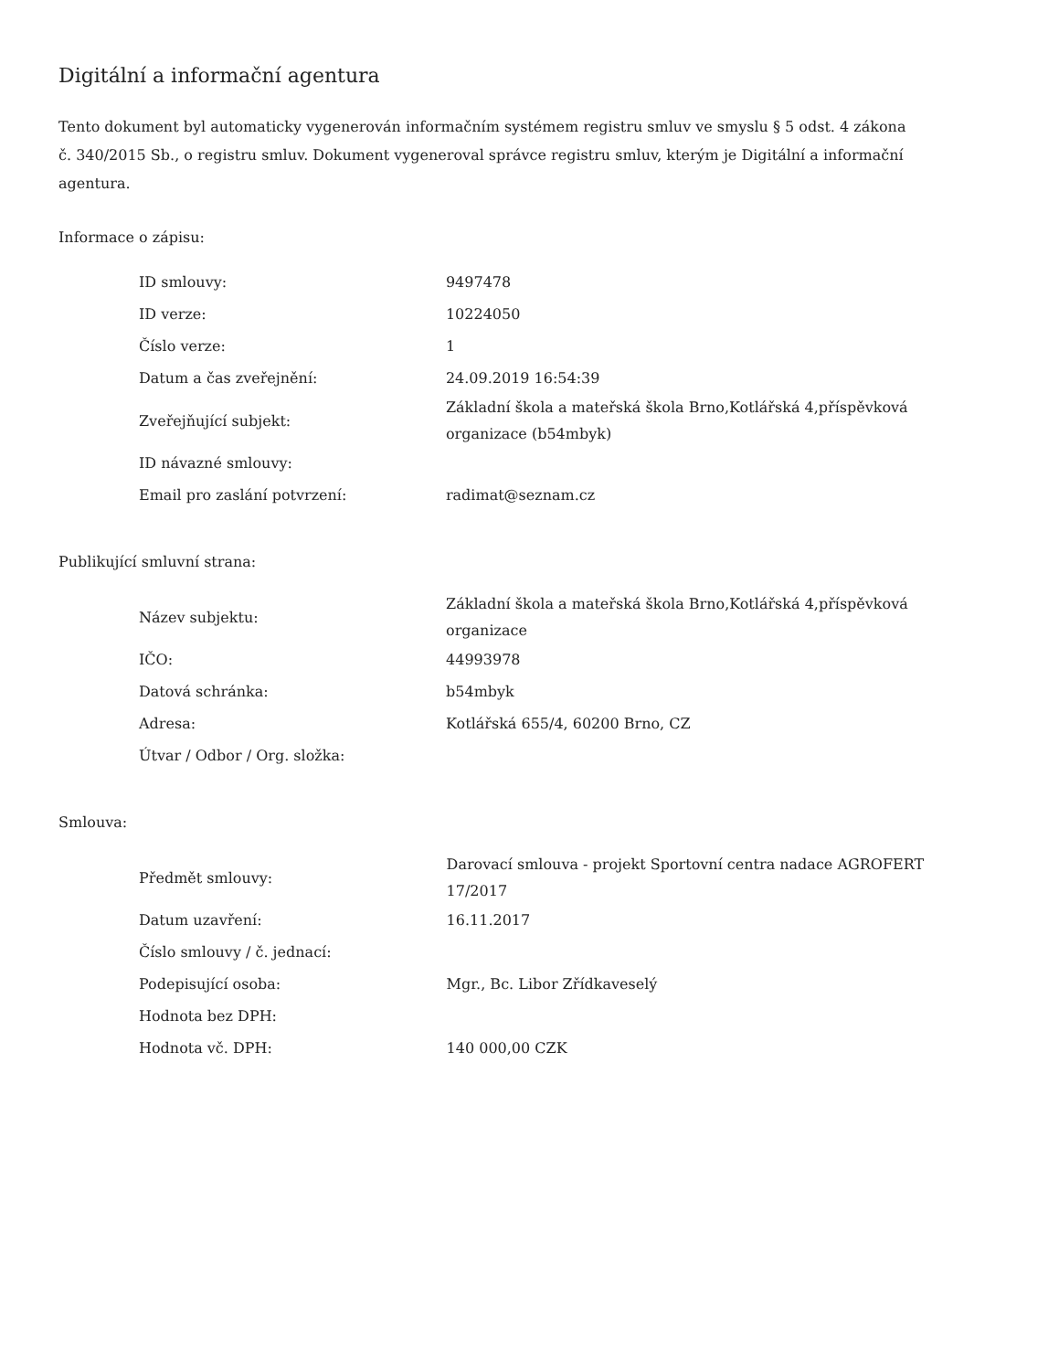Digitální a informační agentura
Tento dokument byl automaticky vygenerován informačním systémem registru smluv ve smyslu § 5 odst. 4 zákona
č. 340/2015 Sb., o registru smluv. Dokument vygeneroval správce registru smluv, kterým je Digitální a informační agentura.
Informace o zápisu:
| ID smlouvy: | 9497478 |
| ID verze: | 10224050 |
| Číslo verze: | 1 |
| Datum a čas zveřejnění: | 24.09.2019 16:54:39 |
| Zveřejňující subjekt: | Základní škola a mateřská škola Brno,Kotlářská 4,příspěvková organizace (b54mbyk) |
| ID návazné smlouvy: | |
| Email pro zaslání potvrzení: | radimat@seznam.cz |
Publikující smluvní strana:
| Název subjektu: | Základní škola a mateřská škola Brno,Kotlářská 4,příspěvková organizace |
| IČO: | 44993978 |
| Datová schránka: | b54mbyk |
| Adresa: | Kotlářská 655/4, 60200 Brno, CZ |
| Útvar / Odbor / Org. složka: | |
Smlouva:
| Předmět smlouvy: | Darovací smlouva - projekt Sportovní centra nadace AGROFERT 17/2017 |
| Datum uzavření: | 16.11.2017 |
| Číslo smlouvy / č. jednací: | |
| Podepisující osoba: | Mgr., Bc. Libor Zřídkaveselý |
| Hodnota bez DPH: | |
| Hodnota vč. DPH: | 140 000,00 CZK |